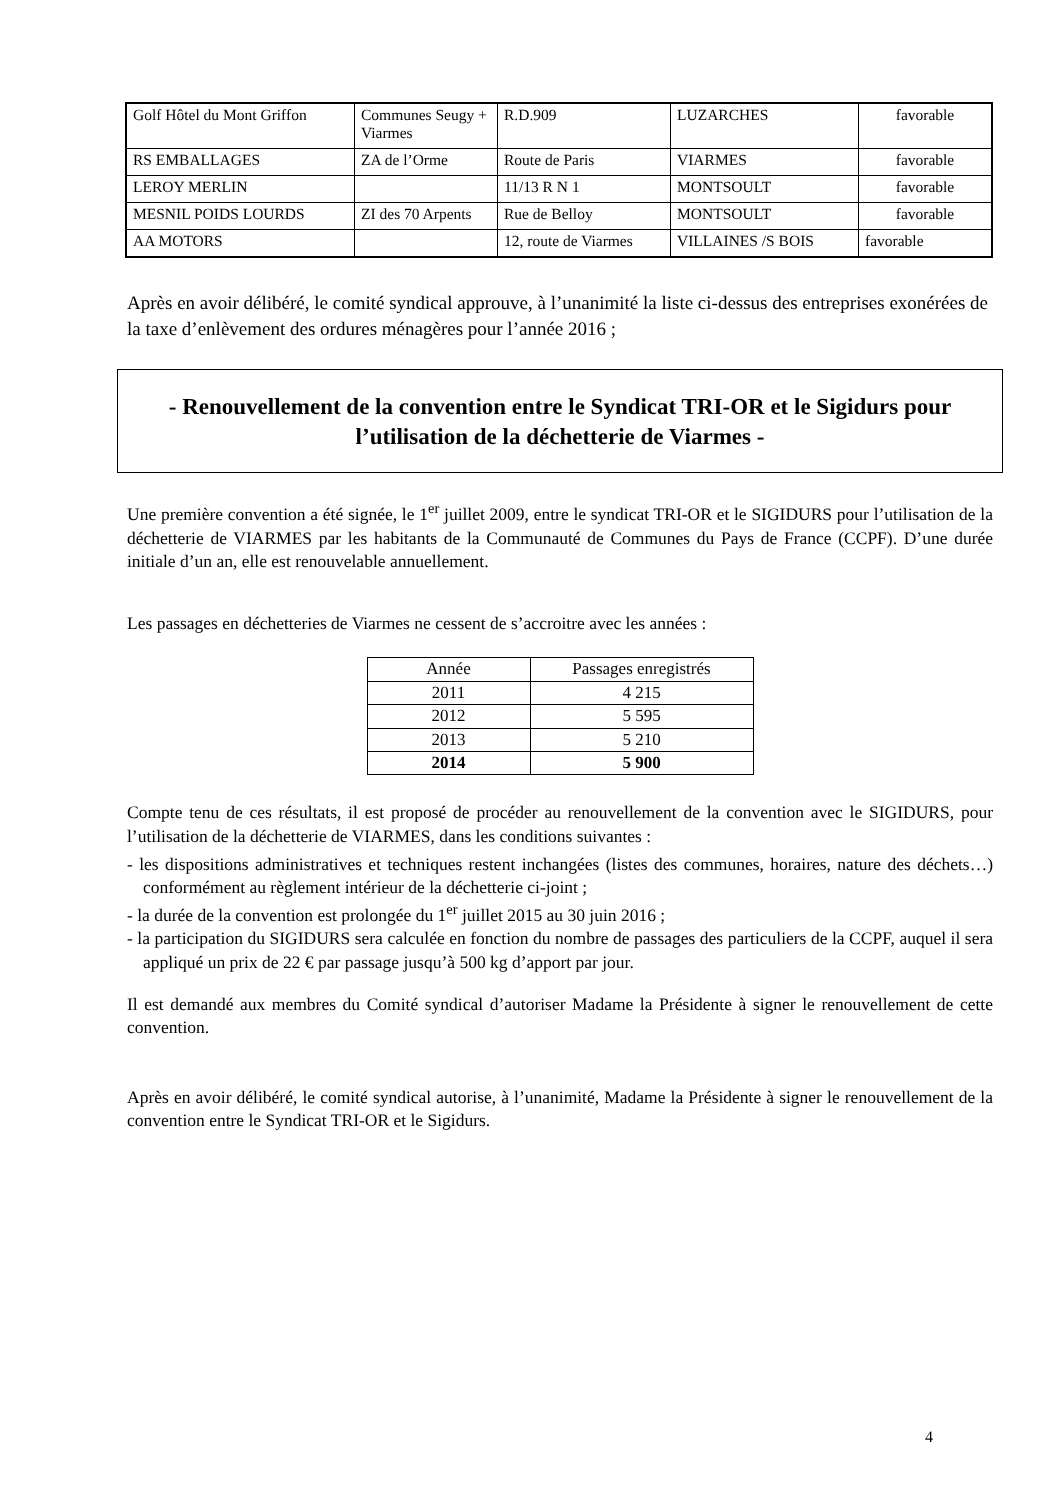| Golf Hôtel du Mont Griffon | Communes Seugy + Viarmes | R.D.909 | LUZARCHES | favorable |
| RS EMBALLAGES | ZA de l’Orme | Route de Paris | VIARMES | favorable |
| LEROY MERLIN | | 11/13 R N 1 | MONTSOULT | favorable |
| MESNIL POIDS LOURDS | ZI des 70 Arpents | Rue de Belloy | MONTSOULT | favorable |
| AA MOTORS | | 12, route de Viarmes | VILLAINES /S BOIS | favorable |
Après en avoir délibéré, le comité syndical approuve, à l’unanimité la liste ci-dessus des entreprises exonérées de la taxe d’enlèvement des ordures ménagères pour l’année 2016 ;
- Renouvellement de la convention entre le Syndicat TRI-OR et le Sigidurs pour l’utilisation de la déchetterie de Viarmes -
Une première convention a été signée, le 1<sup>er</sup> juillet 2009, entre le syndicat TRI-OR et le SIGIDURS pour l’utilisation de la déchetterie de VIARMES par les habitants de la Communauté de Communes du Pays de France (CCPF). D’une durée initiale d’un an, elle est renouvelable annuellement.
Les passages en déchetteries de Viarmes ne cessent de s’accroitre avec les années :
| Année | Passages enregistrés |
| 2011 | 4 215 |
| 2012 | 5 595 |
| 2013 | 5 210 |
| 2014 | 5 900 |
Compte tenu de ces résultats, il est proposé de procéder au renouvellement de la convention avec le SIGIDURS, pour l’utilisation de la déchetterie de VIARMES, dans les conditions suivantes :
- les dispositions administratives et techniques restent inchangées (listes des communes, horaires, nature des déchets…) conformément au règlement intérieur de la déchetterie ci-joint ;
- la durée de la convention est prolongée du 1<sup>er</sup> juillet 2015 au 30 juin 2016 ;
- la participation du SIGIDURS sera calculée en fonction du nombre de passages des particuliers de la CCPF, auquel il sera appliqué un prix de 22 € par passage jusqu’à 500 kg d’apport par jour.
Il est demandé aux membres du Comité syndical d’autoriser Madame la Présidente à signer le renouvellement de cette convention.
Après en avoir délibéré, le comité syndical autorise, à l’unanimité, Madame la Présidente à signer le renouvellement de la convention entre le Syndicat TRI-OR et le Sigidurs.
4